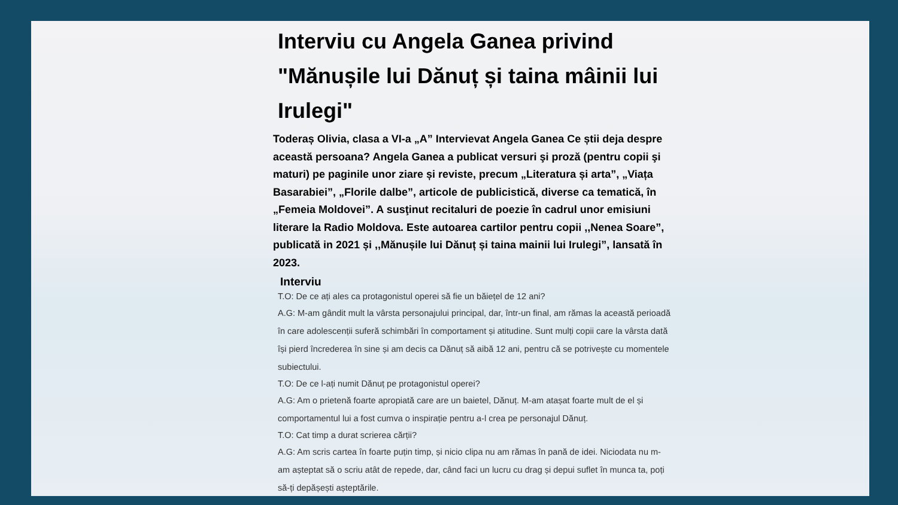Interviu cu Angela Ganea privind "Mănușile lui Dănuț și taina mâinii lui Irulegi"
Toderaș Olivia, clasa a VI-a „A” Intervievat Angela Ganea Ce știi deja despre această persoana? Angela Ganea a publicat versuri şi proză (pentru copii şi maturi) pe paginile unor ziare și reviste, precum „Literatura și arta”, „Viața Basarabiei”, „Florile dalbe”, articole de publicistică, diverse ca tematică, în „Femeia Moldovei”. A susţinut recitaluri de poezie în cadrul unor emisiuni literare la Radio Moldova. Este autoarea cartilor pentru copii ,,Nenea Soare”, publicată in 2021 și ,,Mănușile lui Dănuț și taina mainii lui Irulegi”, lansată în 2023.
Interviu
T.O: De ce ați ales ca protagonistul operei să fie un băiețel de 12 ani?
A.G: M-am gândit mult la vârsta personajului principal, dar, într-un final, am rămas la această perioadă în care adolescenții suferă schimbări în comportament și atitudine. Sunt mulți copii care la vârsta dată își pierd încrederea în sine și am decis ca Dănuț să aibă 12 ani, pentru că se potrivește cu momentele subiectului.
T.O: De ce l-ați numit Dănuț pe protagonistul operei?
A.G: Am o prietenă foarte apropiată care are un baietel, Dănuț. M-am atașat foarte mult de el și comportamentul lui a fost cumva o inspirație pentru a-l crea pe personajul Dănuț.
T.O: Cat timp a durat scrierea cărții?
A.G: Am scris cartea în foarte puțin timp, și nicio clipa nu am rămas în pană de idei. Niciodata nu m-am așteptat să o scriu atât de repede, dar, când faci un lucru cu drag și depui suflet în munca ta, poți să-ți depășești așteptările.